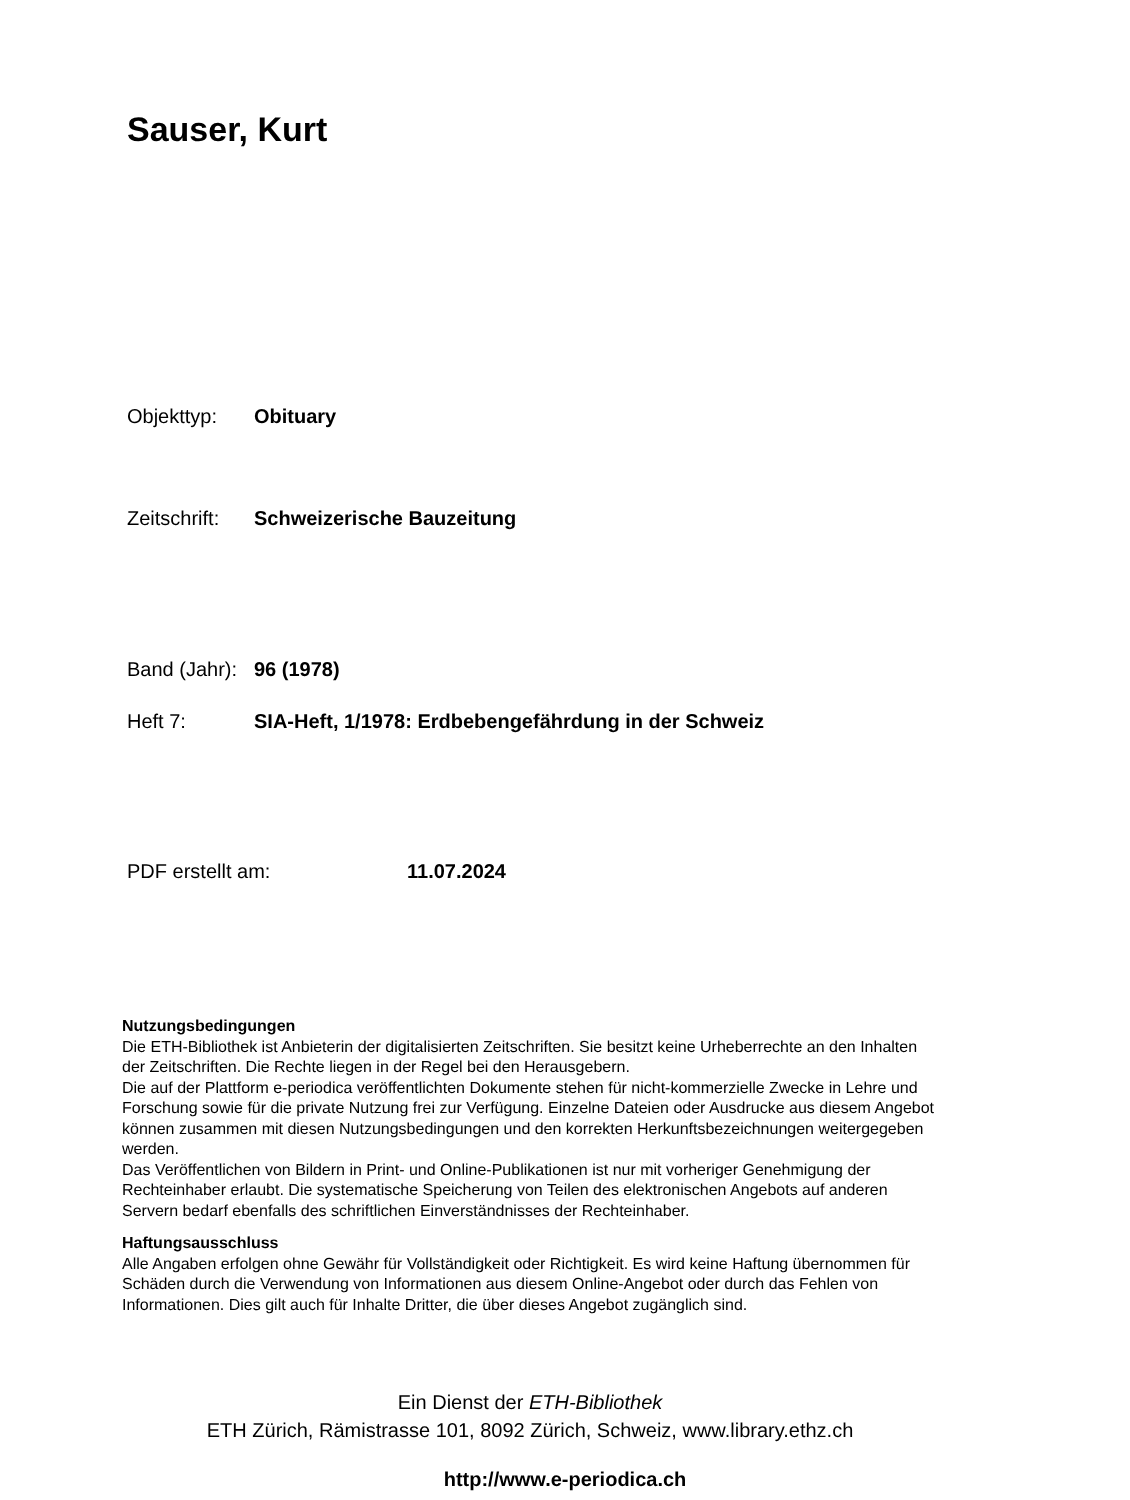Sauser, Kurt
Objekttyp: Obituary
Zeitschrift: Schweizerische Bauzeitung
Band (Jahr): 96 (1978)
Heft 7: SIA-Heft, 1/1978: Erdbebengefährdung in der Schweiz
PDF erstellt am: 11.07.2024
Nutzungsbedingungen
Die ETH-Bibliothek ist Anbieterin der digitalisierten Zeitschriften. Sie besitzt keine Urheberrechte an den Inhalten der Zeitschriften. Die Rechte liegen in der Regel bei den Herausgebern.
Die auf der Plattform e-periodica veröffentlichten Dokumente stehen für nicht-kommerzielle Zwecke in Lehre und Forschung sowie für die private Nutzung frei zur Verfügung. Einzelne Dateien oder Ausdrucke aus diesem Angebot können zusammen mit diesen Nutzungsbedingungen und den korrekten Herkunftsbezeichnungen weitergegeben werden.
Das Veröffentlichen von Bildern in Print- und Online-Publikationen ist nur mit vorheriger Genehmigung der Rechteinhaber erlaubt. Die systematische Speicherung von Teilen des elektronischen Angebots auf anderen Servern bedarf ebenfalls des schriftlichen Einverständnisses der Rechteinhaber.
Haftungsausschluss
Alle Angaben erfolgen ohne Gewähr für Vollständigkeit oder Richtigkeit. Es wird keine Haftung übernommen für Schäden durch die Verwendung von Informationen aus diesem Online-Angebot oder durch das Fehlen von Informationen. Dies gilt auch für Inhalte Dritter, die über dieses Angebot zugänglich sind.
Ein Dienst der ETH-Bibliothek
ETH Zürich, Rämistrasse 101, 8092 Zürich, Schweiz, www.library.ethz.ch
http://www.e-periodica.ch